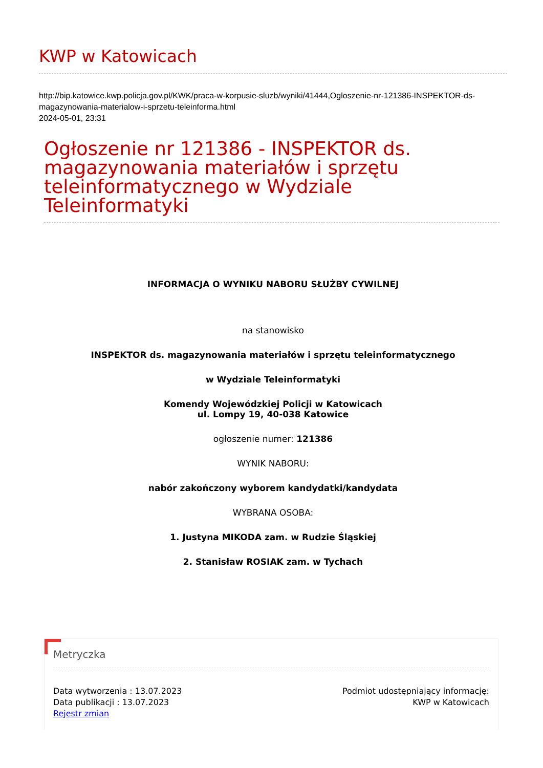KWP w Katowicach
http://bip.katowice.kwp.policja.gov.pl/KWK/praca-w-korpusie-sluzb/wyniki/41444,Ogloszenie-nr-121386-INSPEKTOR-ds-magazynowania-materialow-i-sprzetu-teleinforma.html
2024-05-01, 23:31
Ogłoszenie nr 121386 - INSPEKTOR ds. magazynowania materiałów i sprzętu teleinformatycznego w Wydziale Teleinformatyki
INFORMACJA O WYNIKU NABORU SŁUŻBY CYWILNEJ
na stanowisko
INSPEKTOR ds. magazynowania materiałów i sprzętu teleinformatycznego
w Wydziale Teleinformatyki
Komendy Wojewódzkiej Policji w Katowicach
ul. Lompy 19, 40-038 Katowice
ogłoszenie numer: 121386
WYNIK NABORU:
nabór zakończony wyborem kandydatki/kandydata
WYBRANA OSOBA:
1. Justyna MIKODA zam. w Rudzie Śląskiej
2. Stanisław ROSIAK zam. w Tychach
Metryczka
Data wytworzenia : 13.07.2023
Data publikacji : 13.07.2023
Rejestr zmian
Podmiot udostępniający informację:
KWP w Katowicach